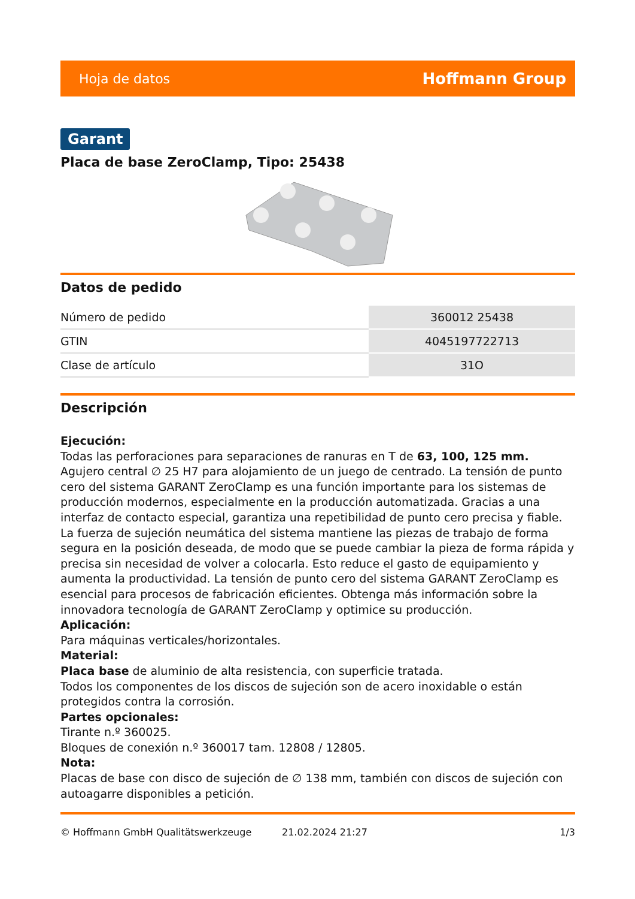Hoja de datos Hoffmann Group
Garant
Placa de base ZeroClamp, Tipo: 25438
Datos de pedido
| Número de pedido | 360012 25438 |
| GTIN | 4045197722713 |
| Clase de artículo | 31O |
Descripción
Ejecución:
Todas las perforaciones para separaciones de ranuras en T de 63, 100, 125 mm.
Agujero central ∅ 25 H7 para alojamiento de un juego de centrado. La tensión de punto cero del sistema GARANT ZeroClamp es una función importante para los sistemas de producción modernos, especialmente en la producción automatizada. Gracias a una interfaz de contacto especial, garantiza una repetibilidad de punto cero precisa y fiable. La fuerza de sujeción neumática del sistema mantiene las piezas de trabajo de forma segura en la posición deseada, de modo que se puede cambiar la pieza de forma rápida y precisa sin necesidad de volver a colocarla. Esto reduce el gasto de equipamiento y aumenta la productividad. La tensión de punto cero del sistema GARANT ZeroClamp es esencial para procesos de fabricación eficientes. Obtenga más información sobre la innovadora tecnología de GARANT ZeroClamp y optimice su producción.
Aplicación:
Para máquinas verticales/horizontales.
Material:
Placa base de aluminio de alta resistencia, con superficie tratada.
Todos los componentes de los discos de sujeción son de acero inoxidable o están protegidos contra la corrosión.
Partes opcionales:
Tirante n.º 360025.
Bloques de conexión n.º 360017 tam. 12808 / 12805.
Nota:
Placas de base con disco de sujeción de ∅ 138 mm, también con discos de sujeción con autoagarre disponibles a petición.
© Hoffmann GmbH Qualitätswerkzeuge 21.02.2024 21:27 1/3